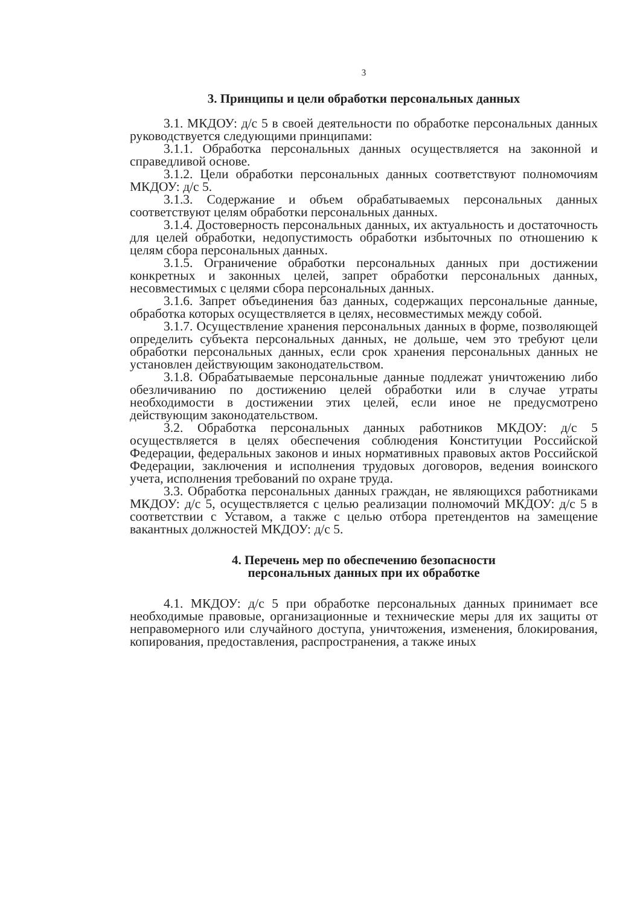3
3. Принципы и цели обработки персональных данных
3.1. МКДОУ: д/с 5 в своей деятельности по обработке персональных данных руководствуется следующими принципами:
3.1.1. Обработка персональных данных осуществляется на законной и справедливой основе.
3.1.2. Цели обработки персональных данных соответствуют полномочиям МКДОУ: д/с 5.
3.1.3. Содержание и объем обрабатываемых персональных данных соответствуют целям обработки персональных данных.
3.1.4. Достоверность персональных данных, их актуальность и достаточность для целей обработки, недопустимость обработки избыточных по отношению к целям сбора персональных данных.
3.1.5. Ограничение обработки персональных данных при достижении конкретных и законных целей, запрет обработки персональных данных, несовместимых с целями сбора персональных данных.
3.1.6. Запрет объединения баз данных, содержащих персональные данные, обработка которых осуществляется в целях, несовместимых между собой.
3.1.7. Осуществление хранения персональных данных в форме, позволяющей определить субъекта персональных данных, не дольше, чем это требуют цели обработки персональных данных, если срок хранения персональных данных не установлен действующим законодательством.
3.1.8. Обрабатываемые персональные данные подлежат уничтожению либо обезличиванию по достижению целей обработки или в случае утраты необходимости в достижении этих целей, если иное не предусмотрено действующим законодательством.
3.2. Обработка персональных данных работников МКДОУ: д/с 5 осуществляется в целях обеспечения соблюдения Конституции Российской Федерации, федеральных законов и иных нормативных правовых актов Российской Федерации, заключения и исполнения трудовых договоров, ведения воинского учета, исполнения требований по охране труда.
3.3. Обработка персональных данных граждан, не являющихся работниками МКДОУ: д/с 5, осуществляется с целью реализации полномочий МКДОУ: д/с 5 в соответствии с Уставом, а также с целью отбора претендентов на замещение вакантных должностей МКДОУ: д/с 5.
4. Перечень мер по обеспечению безопасности
персональных данных при их обработке
4.1. МКДОУ: д/с 5 при обработке персональных данных принимает все необходимые правовые, организационные и технические меры для их защиты от неправомерного или случайного доступа, уничтожения, изменения, блокирования, копирования, предоставления, распространения, а также иных